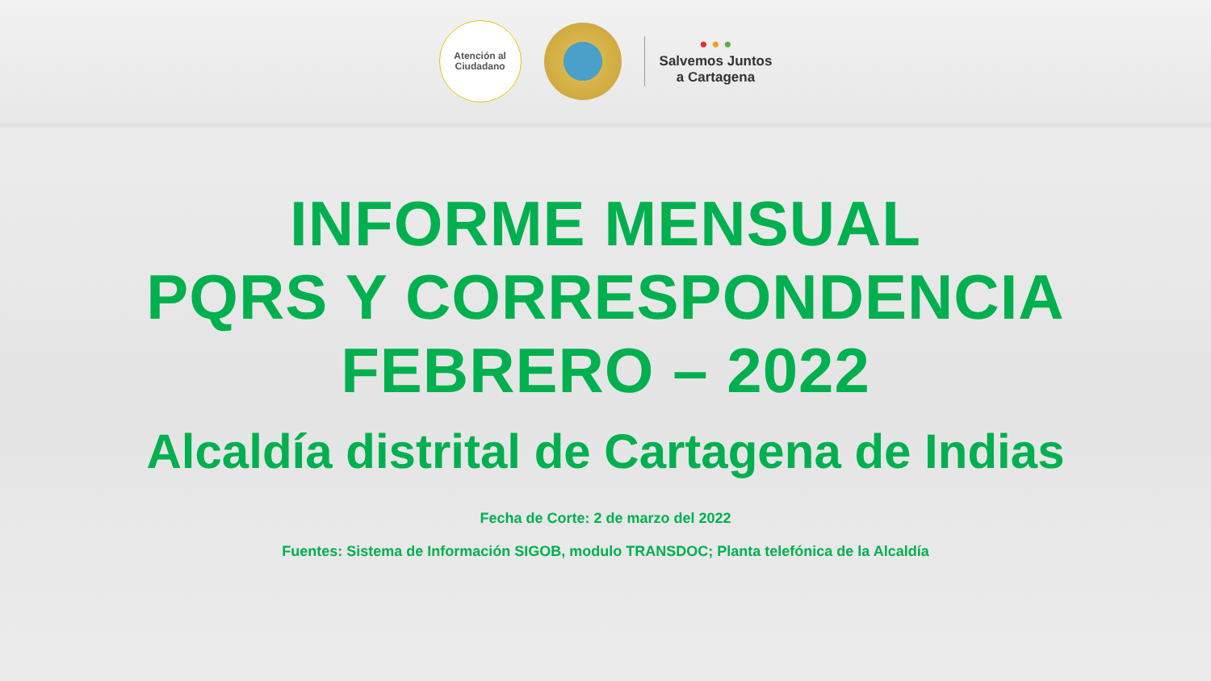Atención al
Ciudadano
● ● ●
Salvemos Juntos
a Cartagena
INFORME MENSUAL
PQRS Y CORRESPONDENCIA
FEBRERO – 2022
Alcaldía distrital de Cartagena de Indias
Fecha de Corte: 2 de marzo del 2022
Fuentes: Sistema de Información SIGOB, modulo TRANSDOC; Planta telefónica de la Alcaldía